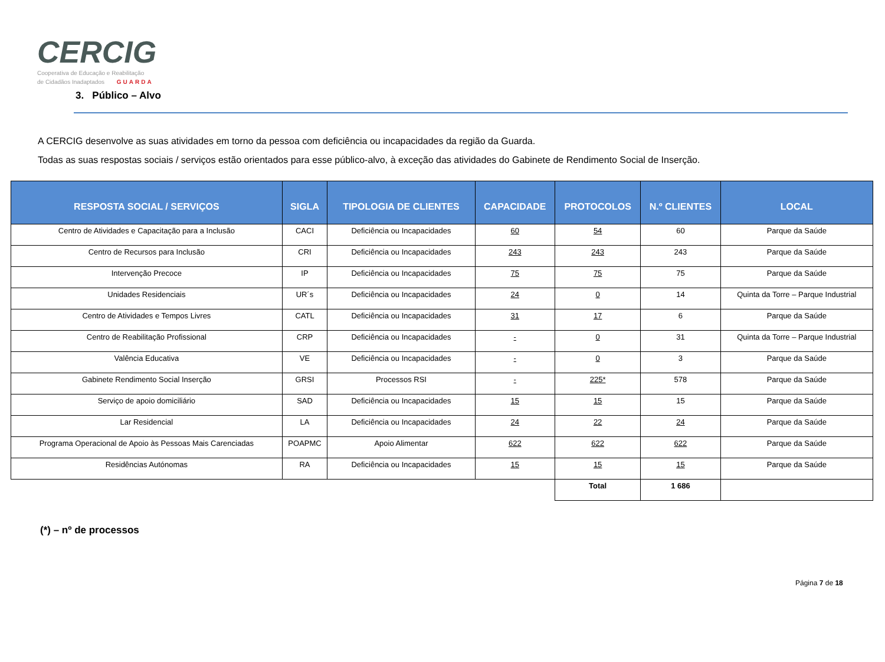CERCIG
Cooperativa de Educação e Reabilitação
de Cidadãos Inadaptados GUARDA
3. Público – Alvo
A CERCIG desenvolve as suas atividades em torno da pessoa com deficiência ou incapacidades da região da Guarda.
Todas as suas respostas sociais / serviços estão orientados para esse público-alvo, à exceção das atividades do Gabinete de Rendimento Social de Inserção.
| RESPOSTA SOCIAL / SERVIÇOS | SIGLA | TIPOLOGIA DE CLIENTES | CAPACIDADE | PROTOCOLOS | N.º CLIENTES | LOCAL |
| --- | --- | --- | --- | --- | --- | --- |
| Centro de Atividades e Capacitação para a Inclusão | CACI | Deficiência ou Incapacidades | 60 | 54 | 60 | Parque da Saúde |
| Centro de Recursos para Inclusão | CRI | Deficiência ou Incapacidades | 243 | 243 | 243 | Parque da Saúde |
| Intervenção Precoce | IP | Deficiência ou Incapacidades | 75 | 75 | 75 | Parque da Saúde |
| Unidades Residenciais | UR´s | Deficiência ou Incapacidades | 24 | 0 | 14 | Quinta da Torre – Parque Industrial |
| Centro de Atividades e Tempos Livres | CATL | Deficiência ou Incapacidades | 31 | 17 | 6 | Parque da Saúde |
| Centro de Reabilitação Profissional | CRP | Deficiência ou Incapacidades | - | 0 | 31 | Quinta da Torre – Parque Industrial |
| Valência Educativa | VE | Deficiência ou Incapacidades | - | 0 | 3 | Parque da Saúde |
| Gabinete Rendimento Social Inserção | GRSI | Processos RSI | - | 225* | 578 | Parque da Saúde |
| Serviço de apoio domiciliário | SAD | Deficiência ou Incapacidades | 15 | 15 | 15 | Parque da Saúde |
| Lar Residencial | LA | Deficiência ou Incapacidades | 24 | 22 | 24 | Parque da Saúde |
| Programa Operacional de Apoio às Pessoas Mais Carenciadas | POAPMC | Apoio Alimentar | 622 | 622 | 622 | Parque da Saúde |
| Residências Autónomas | RA | Deficiência ou Incapacidades | 15 | 15 | 15 | Parque da Saúde |
| | | | | Total | 1 686 | |
(*) – nº de processos
Página 7 de 18